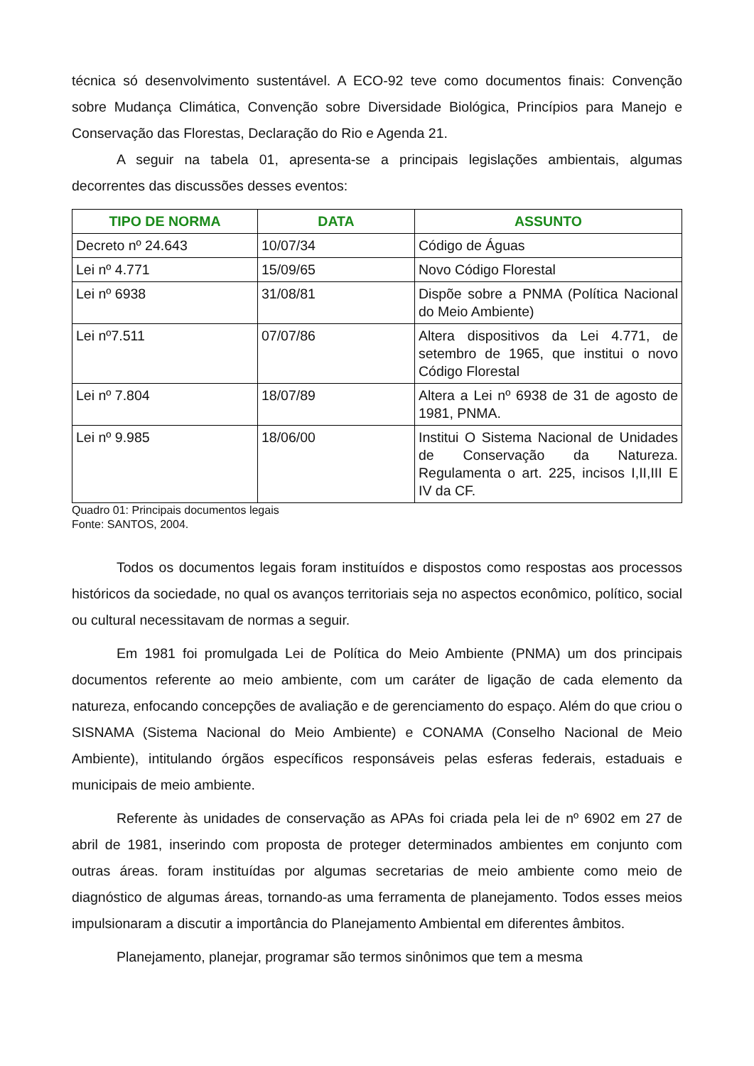técnica só desenvolvimento sustentável. A ECO-92 teve como documentos finais: Convenção sobre Mudança Climática, Convenção sobre Diversidade Biológica, Princípios para Manejo e Conservação das Florestas, Declaração do Rio e Agenda 21.
A seguir na tabela 01, apresenta-se a principais legislações ambientais, algumas decorrentes das discussões desses eventos:
| TIPO DE NORMA | DATA | ASSUNTO |
| --- | --- | --- |
| Decreto nº 24.643 | 10/07/34 | Código de Águas |
| Lei nº 4.771 | 15/09/65 | Novo Código Florestal |
| Lei nº 6938 | 31/08/81 | Dispõe sobre a PNMA (Política Nacional do Meio Ambiente) |
| Lei nº7.511 | 07/07/86 | Altera dispositivos da Lei 4.771, de setembro de 1965, que institui o novo Código Florestal |
| Lei nº 7.804 | 18/07/89 | Altera a Lei nº 6938 de 31 de agosto de 1981, PNMA. |
| Lei nº 9.985 | 18/06/00 | Institui O Sistema Nacional de Unidades de Conservação da Natureza. Regulamenta o art. 225, incisos I,II,III E IV da CF. |
Quadro 01: Principais documentos legais
Fonte: SANTOS, 2004.
Todos os documentos legais foram instituídos e dispostos como respostas aos processos históricos da sociedade, no qual os avanços territoriais seja no aspectos econômico, político, social ou cultural necessitavam de normas a seguir.
Em 1981 foi promulgada Lei de Política do Meio Ambiente (PNMA) um dos principais documentos referente ao meio ambiente, com um caráter de ligação de cada elemento da natureza, enfocando concepções de avaliação e de gerenciamento do espaço. Além do que criou o SISNAMA (Sistema Nacional do Meio Ambiente) e CONAMA (Conselho Nacional de Meio Ambiente), intitulando órgãos específicos responsáveis pelas esferas federais, estaduais e municipais de meio ambiente.
Referente às unidades de conservação as APAs foi criada pela lei de nº 6902 em 27 de abril de 1981, inserindo com proposta de proteger determinados ambientes em conjunto com outras áreas. foram instituídas por algumas secretarias de meio ambiente como meio de diagnóstico de algumas áreas, tornando-as uma ferramenta de planejamento. Todos esses meios impulsionaram a discutir a importância do Planejamento Ambiental em diferentes âmbitos.
Planejamento, planejar, programar são termos sinônimos que tem a mesma